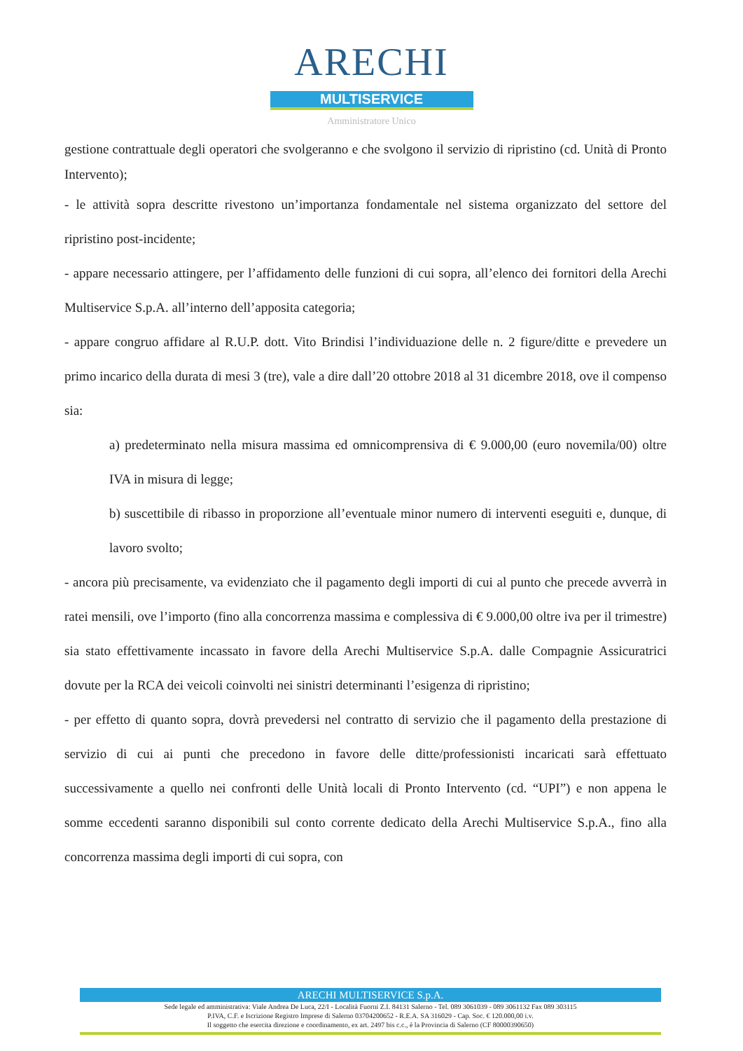ARECHI
MULTISERVICE
Amministratore Unico
gestione contrattuale degli operatori che svolgeranno e che svolgono il servizio di ripristino (cd. Unità di Pronto Intervento);
- le attività sopra descritte rivestono un’importanza fondamentale nel sistema organizzato del settore del ripristino post-incidente;
- appare necessario attingere, per l’affidamento delle funzioni di cui sopra, all’elenco dei fornitori della Arechi Multiservice S.p.A. all’interno dell’apposita categoria;
- appare congruo affidare al R.U.P. dott. Vito Brindisi l’individuazione delle n. 2 figure/ditte e prevedere un primo incarico della durata di mesi 3 (tre), vale a dire dall’20 ottobre 2018 al 31 dicembre 2018, ove il compenso sia:
a) predeterminato nella misura massima ed omnicomprensiva di € 9.000,00 (euro novemila/00) oltre IVA in misura di legge;
b) suscettibile di ribasso in proporzione all’eventuale minor numero di interventi eseguiti e, dunque, di lavoro svolto;
- ancora più precisamente, va evidenziato che il pagamento degli importi di cui al punto che precede avverrà in ratei mensili, ove l’importo (fino alla concorrenza massima e complessiva di € 9.000,00 oltre iva per il trimestre) sia stato effettivamente incassato in favore della Arechi Multiservice S.p.A. dalle Compagnie Assicuratrici dovute per la RCA dei veicoli coinvolti nei sinistri determinanti l’esigenza di ripristino;
- per effetto di quanto sopra, dovrà prevedersi nel contratto di servizio che il pagamento della prestazione di servizio di cui ai punti che precedono in favore delle ditte/professionisti incaricati sarà effettuato successivamente a quello nei confronti delle Unità locali di Pronto Intervento (cd. “UPI”) e non appena le somme eccedenti saranno disponibili sul conto corrente dedicato della Arechi Multiservice S.p.A., fino alla concorrenza massima degli importi di cui sopra, con
ARECHI MULTISERVICE S.p.A.
Sede legale ed amministrativa: Viale Andrea De Luca, 22/I - Località Fuorni Z.I. 84131 Salerno - Tel. 089 3061039 - 089 3061132 Fax 089 303115
P.IVA, C.F. e Iscrizione Registro Imprese di Salerno 03704200652 - R.E.A. SA 316029 - Cap. Soc. € 120.000,00 i.v.
Il soggetto che esercita direzione e coordinamento, ex art. 2497 bis c.c., è la Provincia di Salerno (CF 80000390650)